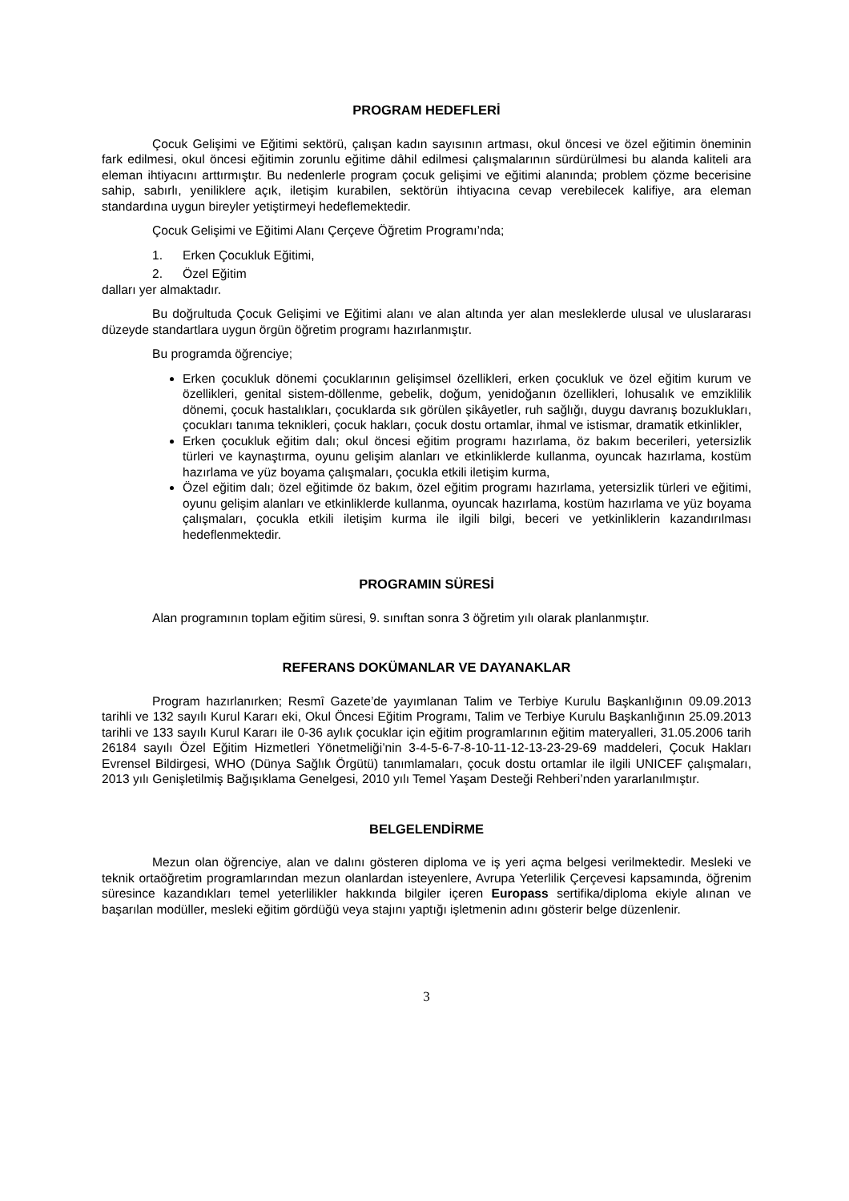PROGRAM HEDEFLERİ
Çocuk Gelişimi ve Eğitimi sektörü, çalışan kadın sayısının artması, okul öncesi ve özel eğitimin öneminin fark edilmesi, okul öncesi eğitimin zorunlu eğitime dâhil edilmesi çalışmalarının sürdürülmesi bu alanda kaliteli ara eleman ihtiyacını arttırmıştır. Bu nedenlerle program çocuk gelişimi ve eğitimi alanında; problem çözme becerisine sahip, sabırlı, yeniliklere açık, iletişim kurabilen, sektörün ihtiyacına cevap verebilecek kalifiye, ara eleman standardına uygun bireyler yetiştirmeyi hedeflemektedir.
Çocuk Gelişimi ve Eğitimi Alanı Çerçeve Öğretim Programı’nda;
1. Erken Çocukluk Eğitimi,
2. Özel Eğitim
dalları yer almaktadır.
Bu doğrultuda Çocuk Gelişimi ve Eğitimi alanı ve alan altında yer alan mesleklerde ulusal ve uluslararası düzeyde standartlara uygun örgün öğretim programı hazırlanmıştır.
Bu programda öğrenciye;
Erken çocukluk dönemi çocuklarının gelişimsel özellikleri, erken çocukluk ve özel eğitim kurum ve özellikleri, genital sistem-döllenme, gebelik, doğum, yenidoğanın özellikleri, lohusalık ve emziklilik dönemi, çocuk hastalıkları, çocuklarda sık görülen şikâyetler, ruh sağlığı, duygu davranış bozuklukları, çocukları tanıma teknikleri, çocuk hakları, çocuk dostu ortamlar, ihmal ve istismar, dramatik etkinlikler,
Erken çocukluk eğitim dalı; okul öncesi eğitim programı hazırlama, öz bakım becerileri, yetersizlik türleri ve kaynaştırma, oyunu gelişim alanları ve etkinliklerde kullanma, oyuncak hazırlama, kostüm hazırlama ve yüz boyama çalışmaları, çocukla etkili iletişim kurma,
Özel eğitim dalı; özel eğitimde öz bakım, özel eğitim programı hazırlama, yetersizlik türleri ve eğitimi, oyunu gelişim alanları ve etkinliklerde kullanma, oyuncak hazırlama, kostüm hazırlama ve yüz boyama çalışmaları, çocukla etkili iletişim kurma ile ilgili bilgi, beceri ve yetkinliklerin kazandırılması hedeflenmektedir.
PROGRAMIN SÜRESİ
Alan programının toplam eğitim süresi, 9. sınıftan sonra 3 öğretim yılı olarak planlanmıştır.
REFERANS DOKÜMANLAR VE DAYANAKLAR
Program hazırlanırken; Resmî Gazete’de yayımlanan Talim ve Terbiye Kurulu Başkanlığının 09.09.2013 tarihli ve 132 sayılı Kurul Kararı eki, Okul Öncesi Eğitim Programı, Talim ve Terbiye Kurulu Başkanlığının 25.09.2013 tarihli ve 133 sayılı Kurul Kararı ile 0-36 aylık çocuklar için eğitim programlarının eğitim materyalleri, 31.05.2006 tarih 26184 sayılı Özel Eğitim Hizmetleri Yönetmeliği’nin 3-4-5-6-7-8-10-11-12-13-23-29-69 maddeleri, Çocuk Hakları Evrensel Bildirgesi, WHO (Dünya Sağlık Örgütü) tanımlamaları, çocuk dostu ortamlar ile ilgili UNICEF çalışmaları, 2013 yılı Genişletilmiş Bağışıklama Genelgesi, 2010 yılı Temel Yaşam Desteği Rehberi’nden yararlanılmıştır.
BELGELENDİRME
Mezun olan öğrenciye, alan ve dalını gösteren diploma ve iş yeri açma belgesi verilmektedir. Mesleki ve teknik ortaöğretim programlarından mezun olanlardan isteyenlere, Avrupa Yeterlilik Çerçevesi kapsamında, öğrenim süresince kazandıkları temel yeterlilikler hakkında bilgiler içeren Europass sertifika/diploma ekiyle alınan ve başarılan modüller, mesleki eğitim gördüğü veya stajını yaptığı işletmenin adını gösterir belge düzenlenir.
3